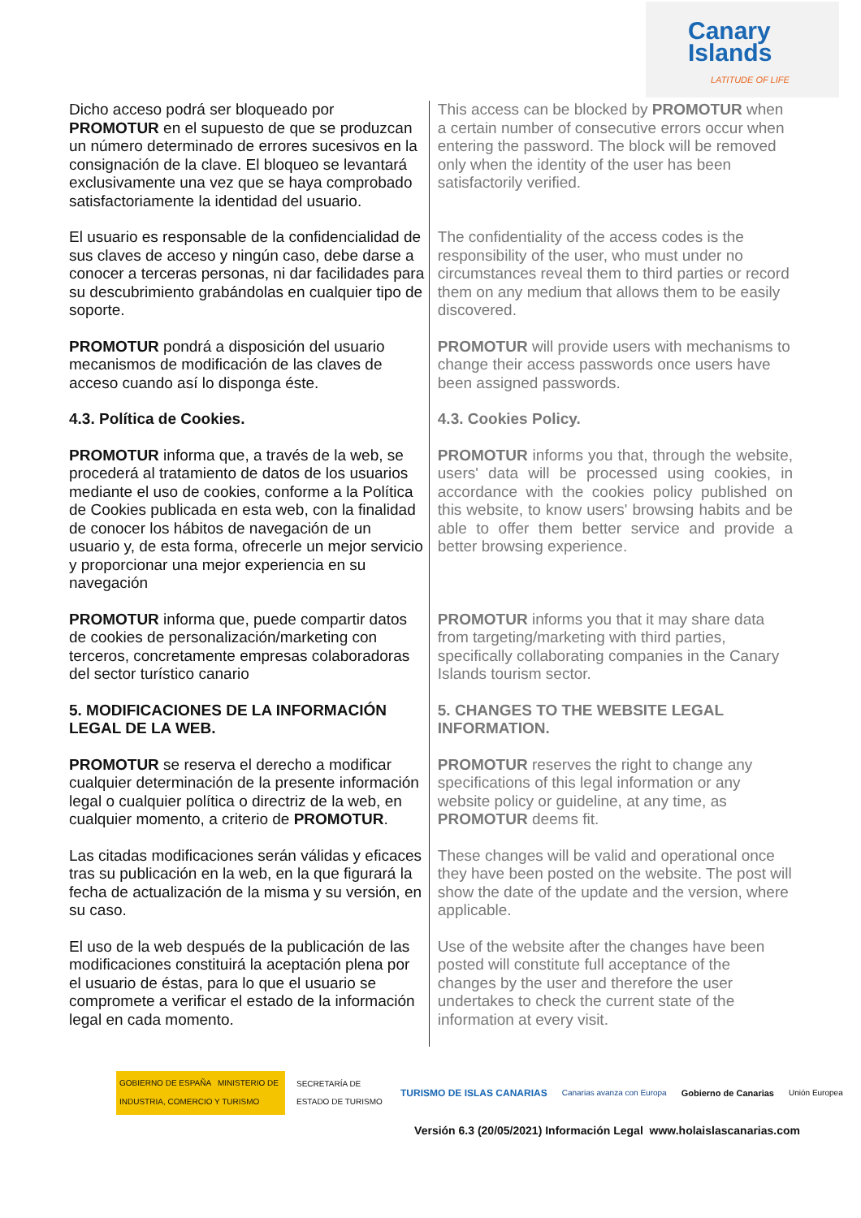Canary
Islands
LATITUDE OF LIFE
| Dicho acceso podrá ser bloqueado por PROMOTUR en el supuesto de que se produzcan un número determinado de errores sucesivos en la consignación de la clave. El bloqueo se levantará exclusivamente una vez que se haya comprobado satisfactoriamente la identidad del usuario. | This access can be blocked by PROMOTUR when a certain number of consecutive errors occur when entering the password. The block will be removed only when the identity of the user has been satisfactorily verified. |
| El usuario es responsable de la confidencialidad de sus claves de acceso y ningún caso, debe darse a conocer a terceras personas, ni dar facilidades para su descubrimiento grabándolas en cualquier tipo de soporte. | The confidentiality of the access codes is the responsibility of the user, who must under no circumstances reveal them to third parties or record them on any medium that allows them to be easily discovered. |
| PROMOTUR pondrá a disposición del usuario mecanismos de modificación de las claves de acceso cuando así lo disponga éste. | PROMOTUR will provide users with mechanisms to change their access passwords once users have been assigned passwords. |
| 4.3. Política de Cookies. | 4.3. Cookies Policy. |
| PROMOTUR informa que, a través de la web, se procederá al tratamiento de datos de los usuarios mediante el uso de cookies, conforme a la Política de Cookies publicada en esta web, con la finalidad de conocer los hábitos de navegación de un usuario y, de esta forma, ofrecerle un mejor servicio y proporcionar una mejor experiencia en su navegación | PROMOTUR informs you that, through the website, users' data will be processed using cookies, in accordance with the cookies policy published on this website, to know users' browsing habits and be able to offer them better service and provide a better browsing experience. |
| PROMOTUR informa que, puede compartir datos de cookies de personalización/marketing con terceros, concretamente empresas colaboradoras del sector turístico canario | PROMOTUR informs you that it may share data from targeting/marketing with third parties, specifically collaborating companies in the Canary Islands tourism sector. |
| 5. MODIFICACIONES DE LA INFORMACIÓN LEGAL DE LA WEB. | 5. CHANGES TO THE WEBSITE LEGAL INFORMATION. |
| PROMOTUR se reserva el derecho a modificar cualquier determinación de la presente información legal o cualquier política o directriz de la web, en cualquier momento, a criterio de PROMOTUR . | PROMOTUR reserves the right to change any specifications of this legal information or any website policy or guideline, at any time, as PROMOTUR deems fit. |
| Las citadas modificaciones serán válidas y eficaces tras su publicación en la web, en la que figurará la fecha de actualización de la misma y su versión, en su caso. | These changes will be valid and operational once they have been posted on the website. The post will show the date of the update and the version, where applicable. |
| El uso de la web después de la publicación de las modificaciones constituirá la aceptación plena por el usuario de éstas, para lo que el usuario se compromete a verificar el estado de la información legal en cada momento. | Use of the website after the changes have been posted will constitute full acceptance of the changes by the user and therefore the user undertakes to check the current state of the information at every visit. |
GOBIERNO DE ESPAÑA MINISTERIO DE INDUSTRIA, COMERCIO Y TURISMO
SECRETARÍA DE ESTADO DE TURISMO
TURISMO DE ISLAS CANARIAS
Canarias avanza con Europa Gobierno de Canarias Unión Europea
Versión 6.3 (20/05/2021) Información Legal www.holaislascanarias.com